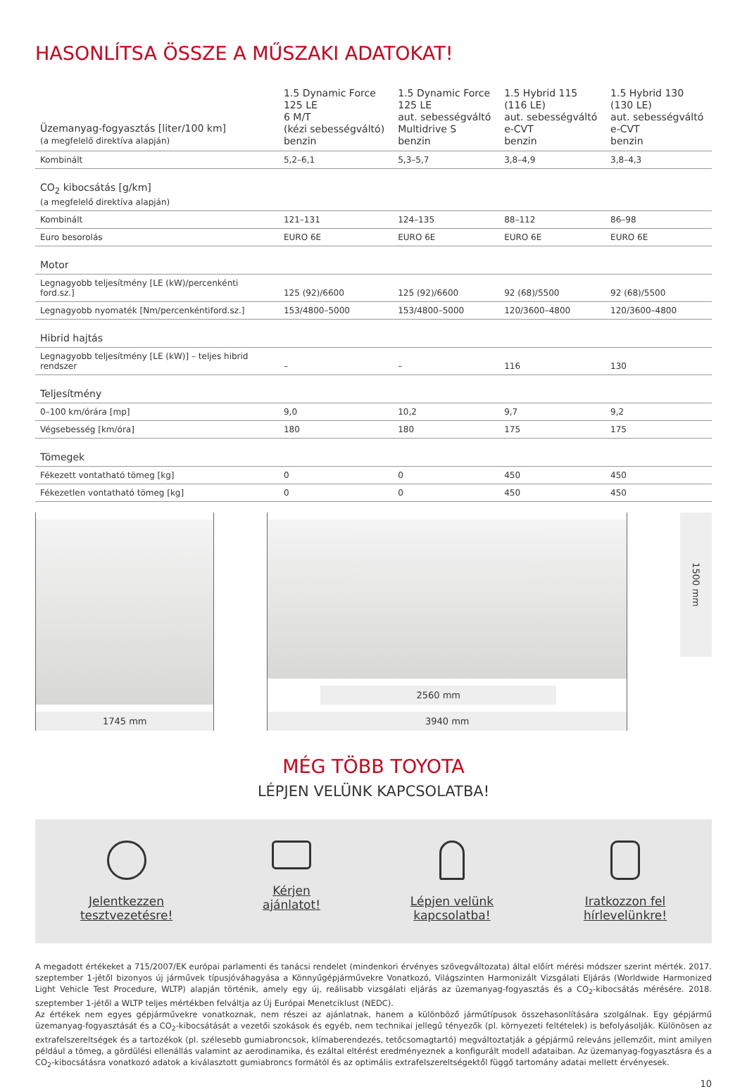HASONLÍTSA ÖSSZE A MŰSZAKI ADATOKAT!
| Üzemanyag-fogyasztás [liter/100 km] (a megfelelő direktíva alapján) | 1.5 Dynamic Force 125 LE 6 M/T (kézi sebességváltó) benzin | 1.5 Dynamic Force 125 LE aut. sebességváltó Multidrive S benzin | 1.5 Hybrid 115 (116 LE) aut. sebességváltó e-CVT benzin | 1.5 Hybrid 130 (130 LE) aut. sebességváltó e-CVT benzin |
| --- | --- | --- | --- | --- |
| Kombinált | 5,2–6,1 | 5,3–5,7 | 3,8–4,9 | 3,8–4,3 |
| CO<sub>2</sub> kibocsátás [g/km] (a megfelelő direktíva alapján) | | | | |
| Kombinált | 121–131 | 124–135 | 88–112 | 86–98 |
| Euro besorolás | EURO 6E | EURO 6E | EURO 6E | EURO 6E |
| Motor | | | | |
| Legnagyobb teljesítmény [LE (kW)/percenkénti ford.sz.] | 125 (92)/6600 | 125 (92)/6600 | 92 (68)/5500 | 92 (68)/5500 |
| Legnagyobb nyomaték [Nm/percenkéntiford.sz.] | 153/4800–5000 | 153/4800–5000 | 120/3600–4800 | 120/3600–4800 |
| Hibrid hajtás | | | | |
| Legnagyobb teljesítmény [LE (kW)] – teljes hibrid rendszer | – | – | 116 | 130 |
| Teljesítmény | | | | |
| 0–100 km/órára [mp] | 9,0 | 10,2 | 9,7 | 9,2 |
| Végsebesség [km/óra] | 180 | 180 | 175 | 175 |
| Tömegek | | | | |
| Fékezett vontatható tömeg [kg] | 0 | 0 | 450 | 450 |
| Fékezetlen vontatható tömeg [kg] | 0 | 0 | 450 | 450 |
1745 mm 2560 mm
3940 mm
1500 mm
MÉG TÖBB TOYOTA
LÉPJEN VELÜNK KAPCSOLATBA!
Jelentkezzen
tesztvezetésre!
Kérjen
ajánlatot!
Lépjen velünk
kapcsolatba!
Iratkozzon fel
hírlevelünkre!
A megadott értékeket a 715/2007/EK európai parlamenti és tanácsi rendelet (mindenkori érvényes szövegváltozata) által előírt mérési módszer szerint mérték. 2017. szeptember 1-jétől bizonyos új járművek típusjóváhagyása a Könnyűgépjárművekre Vonatkozó, Világszinten Harmonizált Vizsgálati Eljárás (Worldwide Harmonized Light Vehicle Test Procedure, WLTP) alapján történik, amely egy új, reálisabb vizsgálati eljárás az üzemanyag-fogyasztás és a CO<sub>2</sub>-kibocsátás mérésére. 2018. szeptember 1-jétől a WLTP teljes mértékben felváltja az Új Európai Menetciklust (NEDC).
Az értékek nem egyes gépjárművekre vonatkoznak, nem részei az ajánlatnak, hanem a különböző járműtípusok összehasonlítására szolgálnak. Egy gépjármű üzemanyag-fogyasztását és a CO<sub>2</sub>-kibocsátását a vezetői szokások és egyéb, nem technikai jellegű tényezők (pl. környezeti feltételek) is befolyásolják. Különösen az extrafelszereltségek és a tartozékok (pl. szélesebb gumiabroncsok, klímaberendezés, tetőcsomagtartó) megváltoztatják a gépjármű releváns jellemzőit, mint amilyen például a tömeg, a gördülési ellenállás valamint az aerodinamika, és ezáltal eltérést eredményeznek a konfigurált modell adataiban. Az üzemanyag-fogyasztásra és a CO<sub>2</sub>-kibocsátásra vonatkozó adatok a kiválasztott gumiabroncs formától és az optimális extrafelszereltségektől függő tartomány adatai mellett érvényesek.
10